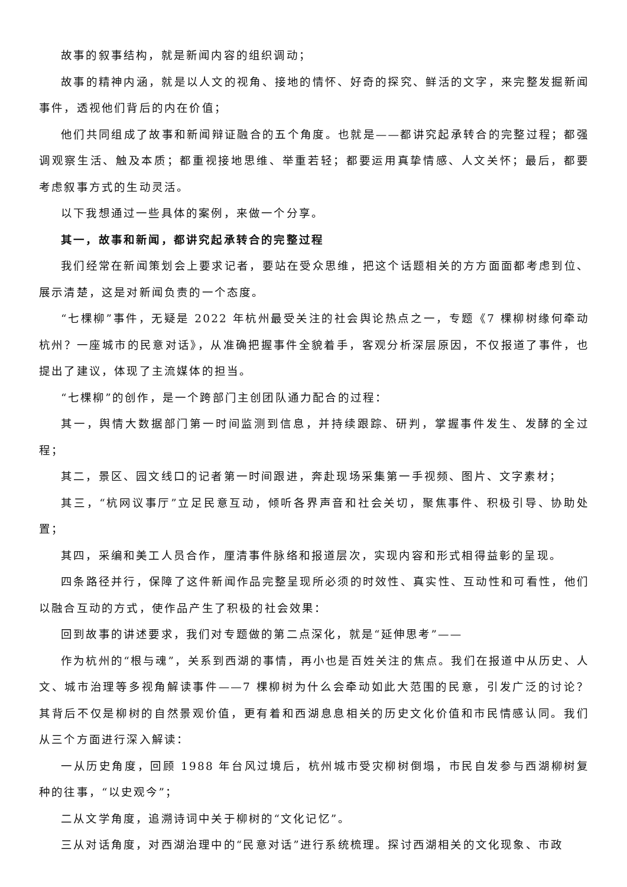故事的叙事结构，就是新闻内容的组织调动；
故事的精神内涵，就是以人文的视角、接地的情怀、好奇的探究、鲜活的文字，来完整发掘新闻事件，透视他们背后的内在价值；
他们共同组成了故事和新闻辩证融合的五个角度。也就是——都讲究起承转合的完整过程；都强调观察生活、触及本质；都重视接地思维、举重若轻；都要运用真挚情感、人文关怀；最后，都要考虑叙事方式的生动灵活。
以下我想通过一些具体的案例，来做一个分享。
其一，故事和新闻，都讲究起承转合的完整过程
我们经常在新闻策划会上要求记者，要站在受众思维，把这个话题相关的方方面面都考虑到位、展示清楚，这是对新闻负责的一个态度。
“七棵柳”事件，无疑是 2022 年杭州最受关注的社会舆论热点之一，专题《7 棵柳树缘何牵动杭州？一座城市的民意对话》，从准确把握事件全貌着手，客观分析深层原因，不仅报道了事件，也提出了建议，体现了主流媒体的担当。
“七棵柳”的创作，是一个跨部门主创团队通力配合的过程：
其一，舆情大数据部门第一时间监测到信息，并持续跟踪、研判，掌握事件发生、发酵的全过程；
其二，景区、园文线口的记者第一时间跟进，奔赴现场采集第一手视频、图片、文字素材；
其三，“杭网议事厅”立足民意互动，倾听各界声音和社会关切，聚焦事件、积极引导、协助处置；
其四，采编和美工人员合作，厘清事件脉络和报道层次，实现内容和形式相得益彰的呈现。
四条路径并行，保障了这件新闻作品完整呈现所必须的时效性、真实性、互动性和可看性，他们以融合互动的方式，使作品产生了积极的社会效果：
回到故事的讲述要求，我们对专题做的第二点深化，就是“延伸思考”——
作为杭州的“根与魂”，关系到西湖的事情，再小也是百姓关注的焦点。我们在报道中从历史、人文、城市治理等多视角解读事件——7 棵柳树为什么会牵动如此大范围的民意，引发广泛的讨论？其背后不仅是柳树的自然景观价值，更有着和西湖息息相关的历史文化价值和市民情感认同。我们从三个方面进行深入解读：
一从历史角度，回顾 1988 年台风过境后，杭州城市受灾柳树倒塌，市民自发参与西湖柳树复种的往事，“以史观今”；
二从文学角度，追溯诗词中关于柳树的“文化记忆”。
三从对话角度，对西湖治理中的“民意对话”进行系统梳理。探讨西湖相关的文化现象、市政